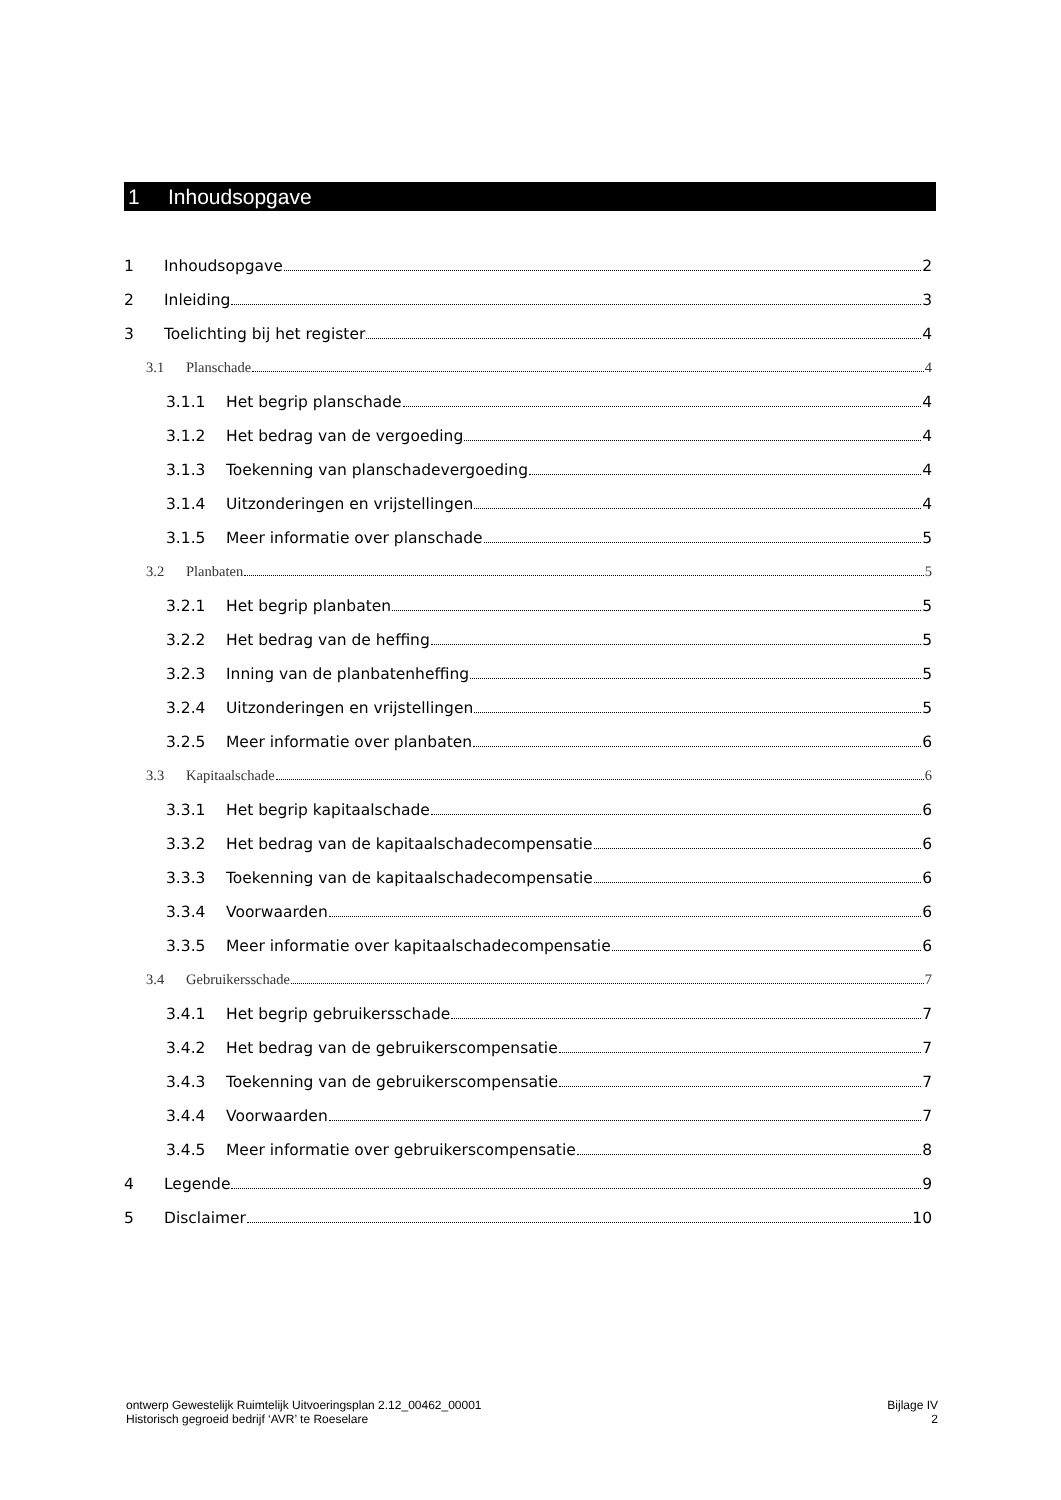1 Inhoudsopgave
1 Inhoudsopgave 2
2 Inleiding 3
3 Toelichting bij het register 4
3.1 Planschade 4
3.1.1 Het begrip planschade 4
3.1.2 Het bedrag van de vergoeding 4
3.1.3 Toekenning van planschadevergoeding 4
3.1.4 Uitzonderingen en vrijstellingen 4
3.1.5 Meer informatie over planschade 5
3.2 Planbaten 5
3.2.1 Het begrip planbaten 5
3.2.2 Het bedrag van de heffing 5
3.2.3 Inning van de planbatenheffing 5
3.2.4 Uitzonderingen en vrijstellingen 5
3.2.5 Meer informatie over planbaten 6
3.3 Kapitaalschade 6
3.3.1 Het begrip kapitaalschade 6
3.3.2 Het bedrag van de kapitaalschadecompensatie 6
3.3.3 Toekenning van de kapitaalschadecompensatie 6
3.3.4 Voorwaarden 6
3.3.5 Meer informatie over kapitaalschadecompensatie 6
3.4 Gebruikersschade 7
3.4.1 Het begrip gebruikersschade 7
3.4.2 Het bedrag van de gebruikerscompensatie 7
3.4.3 Toekenning van de gebruikerscompensatie 7
3.4.4 Voorwaarden 7
3.4.5 Meer informatie over gebruikerscompensatie 8
4 Legende 9
5 Disclaimer 10
ontwerp Gewestelijk Ruimtelijk Uitvoeringsplan 2.12_00462_00001
Historisch gegroeid bedrijf ‘AVR’ te Roeselare
Bijlage IV
2